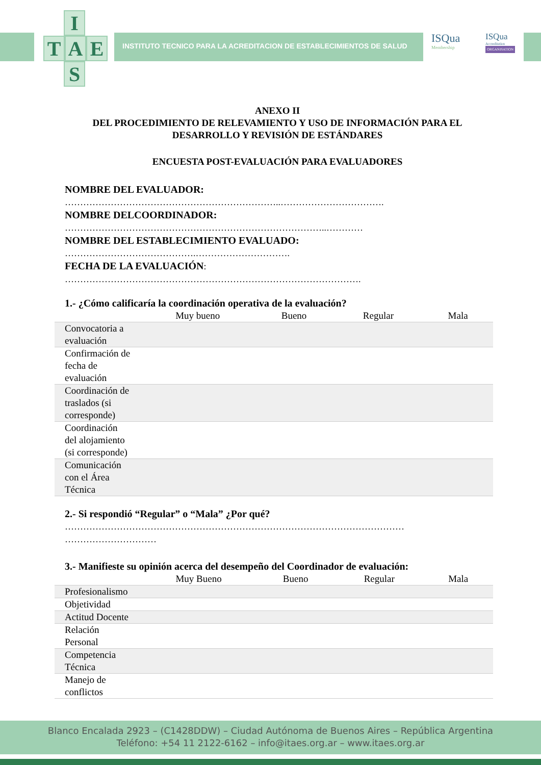I
T A E
S
INSTITUTO TECNICO PARA LA ACREDITACION DE ESTABLECIMIENTOS DE SALUD
ISQua
Membership
ISQua
Accreditation
ORGANISATION
ANEXO II
DEL PROCEDIMIENTO DE RELEVAMIENTO Y USO DE INFORMACIÓN PARA EL DESARROLLO Y REVISIÓN DE ESTÁNDARES
ENCUESTA POST-EVALUACIÓN PARA EVALUADORES
NOMBRE DEL EVALUADOR:
……………………………………………………………..…………………………….
NOMBRE DELCOORDINADOR:
…………………………………………………………………………..…………
NOMBRE DEL ESTABLECIMIENTO EVALUADO:
…………………………………….………………………….
FECHA DE LA EVALUACIÓN:
…………………………………………………………………………………….
1.- ¿Cómo calificaría la coordinación operativa de la evaluación?
| | Muy bueno | Bueno | Regular | Mala |
| --- | --- | --- | --- | --- |
| Convocatoria a evaluación | | | | |
| Confirmación de fecha de evaluación | | | | |
| Coordinación de traslados (si corresponde) | | | | |
| Coordinación del alojamiento (si corresponde) | | | | |
| Comunicación con el Área Técnica | | | | |
2.- Si respondió “Regular” o “Mala” ¿Por qué?
………………………………………………………………………………………………… …………………………
3.- Manifieste su opinión acerca del desempeño del Coordinador de evaluación:
| | Muy Bueno | Bueno | Regular | Mala |
| --- | --- | --- | --- | --- |
| Profesionalismo | | | | |
| Objetividad | | | | |
| Actitud Docente | | | | |
| Relación Personal | | | | |
| Competencia Técnica | | | | |
| Manejo de conflictos | | | | |
Blanco Encalada 2923 – (C1428DDW) – Ciudad Autónoma de Buenos Aires – República Argentina
Teléfono: +54 11 2122-6162 – info@itaes.org.ar – www.itaes.org.ar